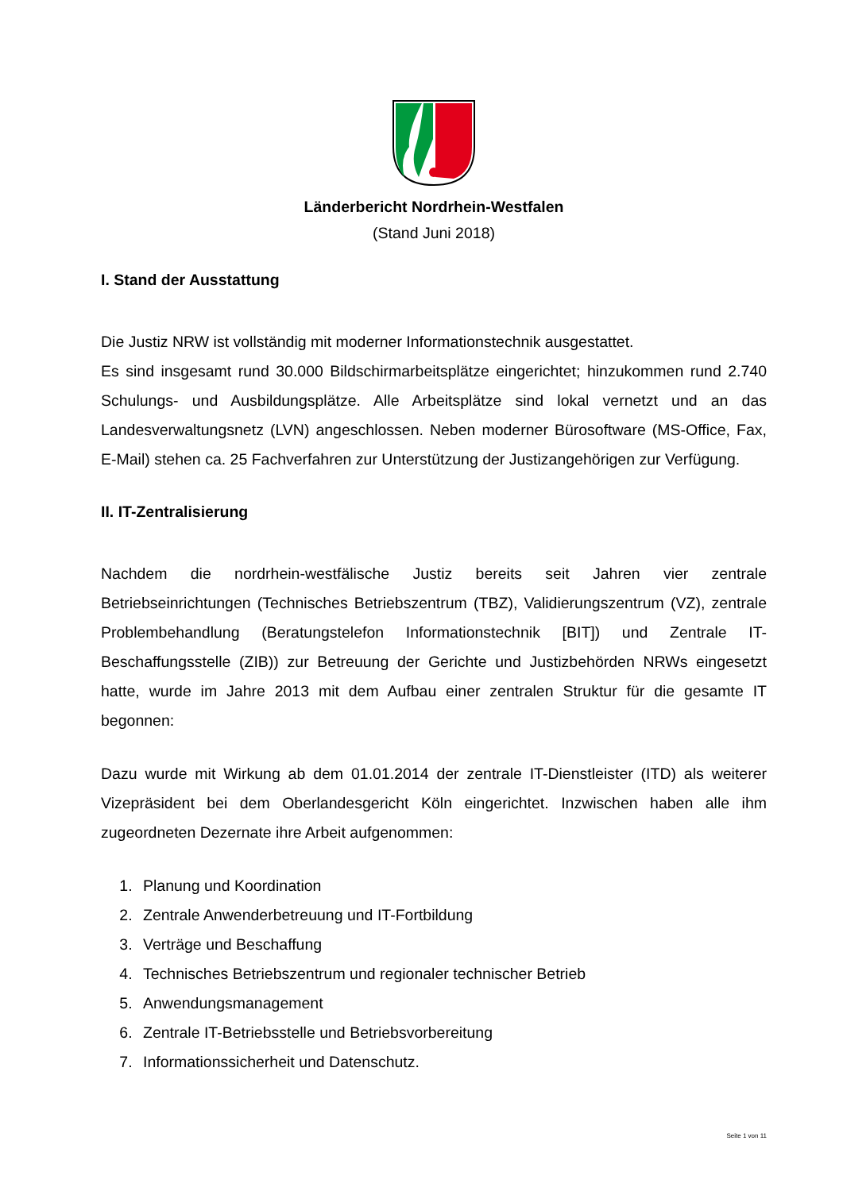Länderbericht Nordrhein-Westfalen
(Stand Juni 2018)
I. Stand der Ausstattung
Die Justiz NRW ist vollständig mit moderner Informationstechnik ausgestattet.
Es sind insgesamt rund 30.000 Bildschirmarbeitsplätze eingerichtet; hinzukommen rund 2.740 Schulungs- und Ausbildungsplätze. Alle Arbeitsplätze sind lokal vernetzt und an das Landesverwaltungsnetz (LVN) angeschlossen. Neben moderner Bürosoftware (MS-Office, Fax, E-Mail) stehen ca. 25 Fachverfahren zur Unterstützung der Justizangehörigen zur Verfügung.
II. IT-Zentralisierung
Nachdem die nordrhein-westfälische Justiz bereits seit Jahren vier zentrale Betriebseinrichtungen (Technisches Betriebszentrum (TBZ), Validierungszentrum (VZ), zentrale Problembehandlung (Beratungstelefon Informationstechnik [BIT]) und Zentrale IT-Beschaffungsstelle (ZIB)) zur Betreuung der Gerichte und Justizbehörden NRWs eingesetzt hatte, wurde im Jahre 2013 mit dem Aufbau einer zentralen Struktur für die gesamte IT begonnen:
Dazu wurde mit Wirkung ab dem 01.01.2014 der zentrale IT-Dienstleister (ITD) als weiterer Vizepräsident bei dem Oberlandesgericht Köln eingerichtet. Inzwischen haben alle ihm zugeordneten Dezernate ihre Arbeit aufgenommen:
1. Planung und Koordination
2. Zentrale Anwenderbetreuung und IT-Fortbildung
3. Verträge und Beschaffung
4. Technisches Betriebszentrum und regionaler technischer Betrieb
5. Anwendungsmanagement
6. Zentrale IT-Betriebsstelle und Betriebsvorbereitung
7. Informationssicherheit und Datenschutz.
Seite 1 von 11